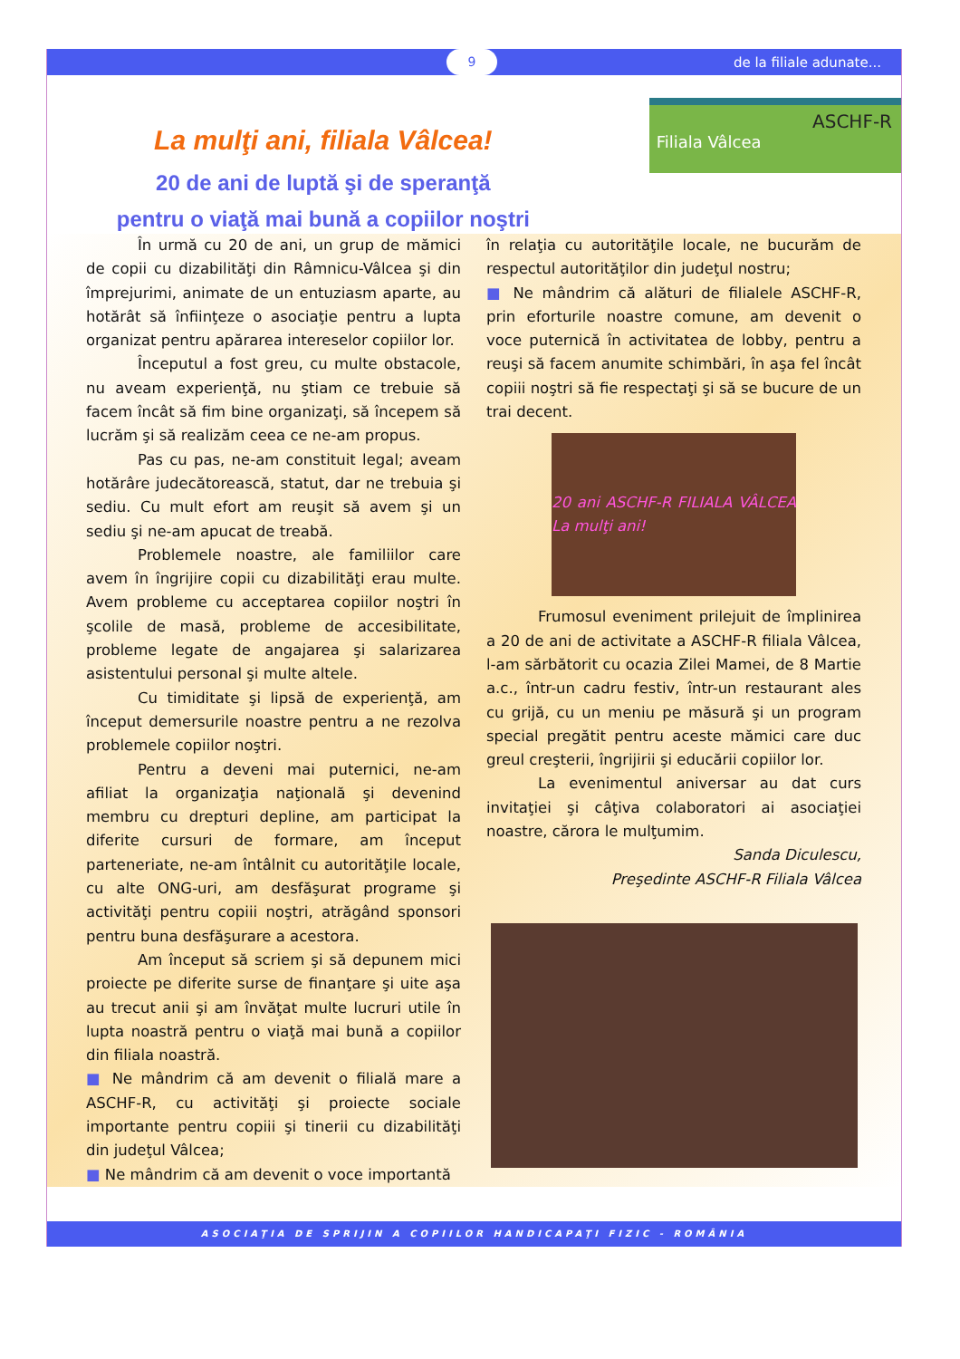9 de la filiale adunate...
La mulţi ani, filiala Vâlcea!
20 de ani de luptă şi de speranţă
pentru o viaţă mai bună a copiilor noştri
ASCHF-R
Filiala Vâlcea
În urmă cu 20 de ani, un grup de mămici de copii cu dizabilităţi din Râmnicu-Vâlcea şi din împrejurimi, animate de un entuziasm aparte, au hotărât să înfiinţeze o asociaţie pentru a lupta organizat pentru apărarea intereselor copiilor lor.
Începutul a fost greu, cu multe obstacole, nu aveam experienţă, nu ştiam ce trebuie să facem încât să fim bine organizaţi, să începem să lucrăm şi să realizăm ceea ce ne-am propus.
Pas cu pas, ne-am constituit legal; aveam hotărâre judecătorească, statut, dar ne trebuia şi sediu. Cu mult efort am reuşit să avem şi un sediu şi ne-am apucat de treabă.
Problemele noastre, ale familiilor care avem în îngrijire copii cu dizabilităţi erau multe. Avem probleme cu acceptarea copiilor noştri în şcolile de masă, probleme de accesibilitate, probleme legate de angajarea şi salarizarea asistentului personal şi multe altele.
Cu timiditate şi lipsă de experienţă, am început demersurile noastre pentru a ne rezolva problemele copiilor noştri.
Pentru a deveni mai puternici, ne-am afiliat la organizaţia naţională şi devenind membru cu drepturi depline, am participat la diferite cursuri de formare, am început parteneriate, ne-am întâlnit cu autorităţile locale, cu alte ONG-uri, am desfăşurat programe şi activităţi pentru copiii noştri, atrăgând sponsori pentru buna desfăşurare a acestora.
Am început să scriem şi să depunem mici proiecte pe diferite surse de finanţare şi uite aşa au trecut anii şi am învăţat multe lucruri utile în lupta noastră pentru o viaţă mai bună a copiilor din filiala noastră.
■ Ne mândrim că am devenit o filială mare a ASCHF-R, cu activităţi şi proiecte sociale importante pentru copiii şi tinerii cu dizabilităţi din judeţul Vâlcea;
■ Ne mândrim că am devenit o voce importantă
în relaţia cu autorităţile locale, ne bucurăm de respectul autorităţilor din judeţul nostru;
■ Ne mândrim că alături de filialele ASCHF-R, prin eforturile noastre comune, am devenit o voce puternică în activitatea de lobby, pentru a reuşi să facem anumite schimbări, în aşa fel încât copiii noştri să fie respectaţi şi să se bucure de un trai decent.
20 ani ASCHF-R FILIALA VÂLCEA La mulţi ani!
Frumosul eveniment prilejuit de împlinirea a 20 de ani de activitate a ASCHF-R filiala Vâlcea, l-am sărbătorit cu ocazia Zilei Mamei, de 8 Martie a.c., într-un cadru festiv, într-un restaurant ales cu grijă, cu un meniu pe măsură şi un program special pregătit pentru aceste mămici care duc greul creşterii, îngrijirii şi educării copiilor lor.
La evenimentul aniversar au dat curs invitaţiei şi câţiva colaboratori ai asociaţiei noastre, cărora le mulţumim.
Sanda Diculescu,
Preşedinte ASCHF-R Filiala Vâlcea
ASOCIAŢIA DE SPRIJIN A COPIILOR HANDICAPAŢI FIZIC - ROMÂNIA